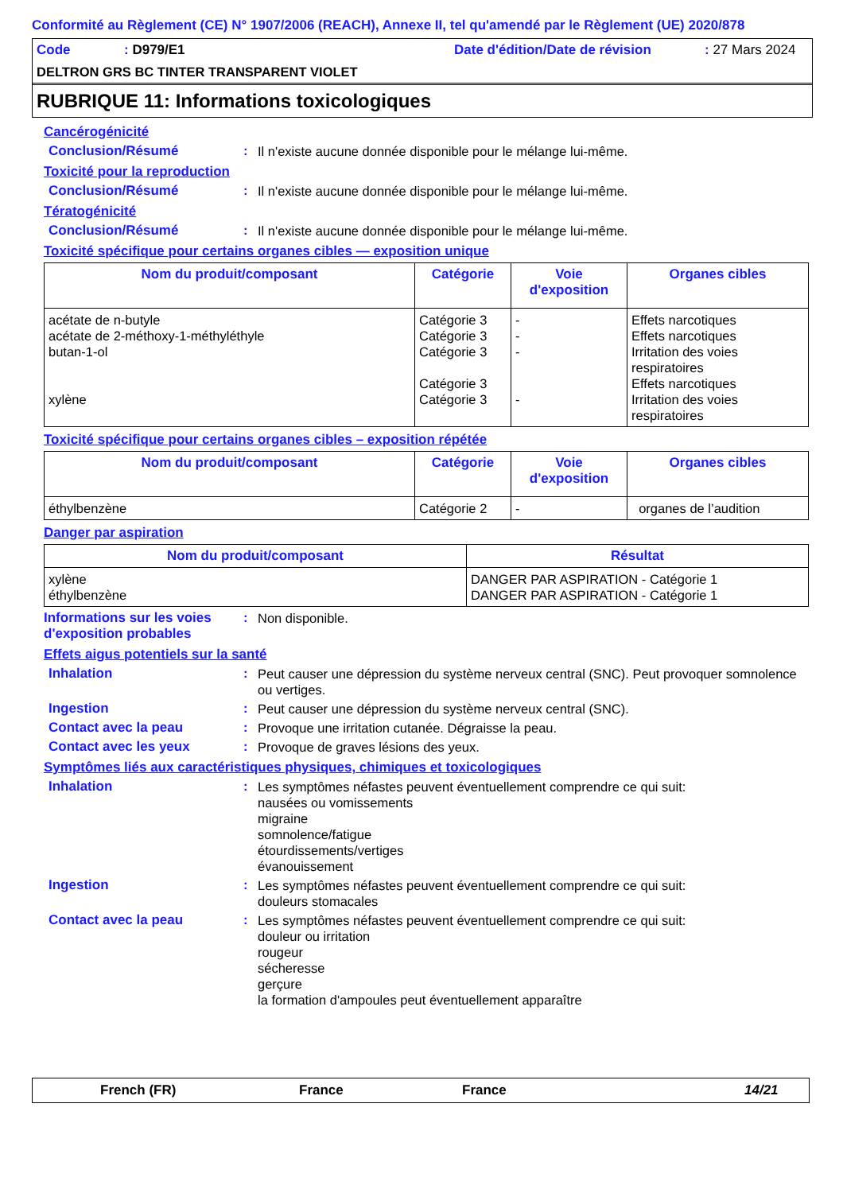Conformité au Règlement (CE) N° 1907/2006 (REACH), Annexe II, tel qu'amendé par le Règlement (UE) 2020/878
Code: D979/E1 Date d'édition/Date de révision: 27 Mars 2024
DELTRON GRS BC TINTER TRANSPARENT VIOLET
RUBRIQUE 11: Informations toxicologiques
Cancérogénicité
Conclusion/Résumé: Il n'existe aucune donnée disponible pour le mélange lui-même.
Toxicité pour la reproduction
Conclusion/Résumé: Il n'existe aucune donnée disponible pour le mélange lui-même.
Tératogénicité
Conclusion/Résumé: Il n'existe aucune donnée disponible pour le mélange lui-même.
Toxicité spécifique pour certains organes cibles — exposition unique
| Nom du produit/composant | Catégorie | Voie d'exposition | Organes cibles |
| --- | --- | --- | --- |
| acétate de n-butyle acétate de 2-méthoxy-1-méthyléthyle butan-1-ol xylène | Catégorie 3 Catégorie 3 Catégorie 3 Catégorie 3 Catégorie 3 | - - - - | Effets narcotiques Effets narcotiques Irritation des voies respiratoires Effets narcotiques Irritation des voies respiratoires |
Toxicité spécifique pour certains organes cibles – exposition répétée
| Nom du produit/composant | Catégorie | Voie d'exposition | Organes cibles |
| --- | --- | --- | --- |
| éthylbenzène | Catégorie 2 | - | organes de l’audition |
Danger par aspiration
| Nom du produit/composant | Résultat |
| --- | --- |
| xylène éthylbenzène | DANGER PAR ASPIRATION - Catégorie 1 DANGER PAR ASPIRATION - Catégorie 1 |
Informations sur les voies d'exposition probables: Non disponible.
Effets aigus potentiels sur la santé
Inhalation: Peut causer une dépression du système nerveux central (SNC). Peut provoquer somnolence ou vertiges.
Ingestion: Peut causer une dépression du système nerveux central (SNC).
Contact avec la peau: Provoque une irritation cutanée. Dégraisse la peau.
Contact avec les yeux: Provoque de graves lésions des yeux.
Symptômes liés aux caractéristiques physiques, chimiques et toxicologiques
Inhalation: Les symptômes néfastes peuvent éventuellement comprendre ce qui suit:
nausées ou vomissements
migraine
somnolence/fatigue
étourdissements/vertiges
évanouissement
Ingestion: Les symptômes néfastes peuvent éventuellement comprendre ce qui suit:
douleurs stomacales
Contact avec la peau: Les symptômes néfastes peuvent éventuellement comprendre ce qui suit:
douleur ou irritation
rougeur
sécheresse
gerçure
la formation d'ampoules peut éventuellement apparaître
French (FR) France France 14/21